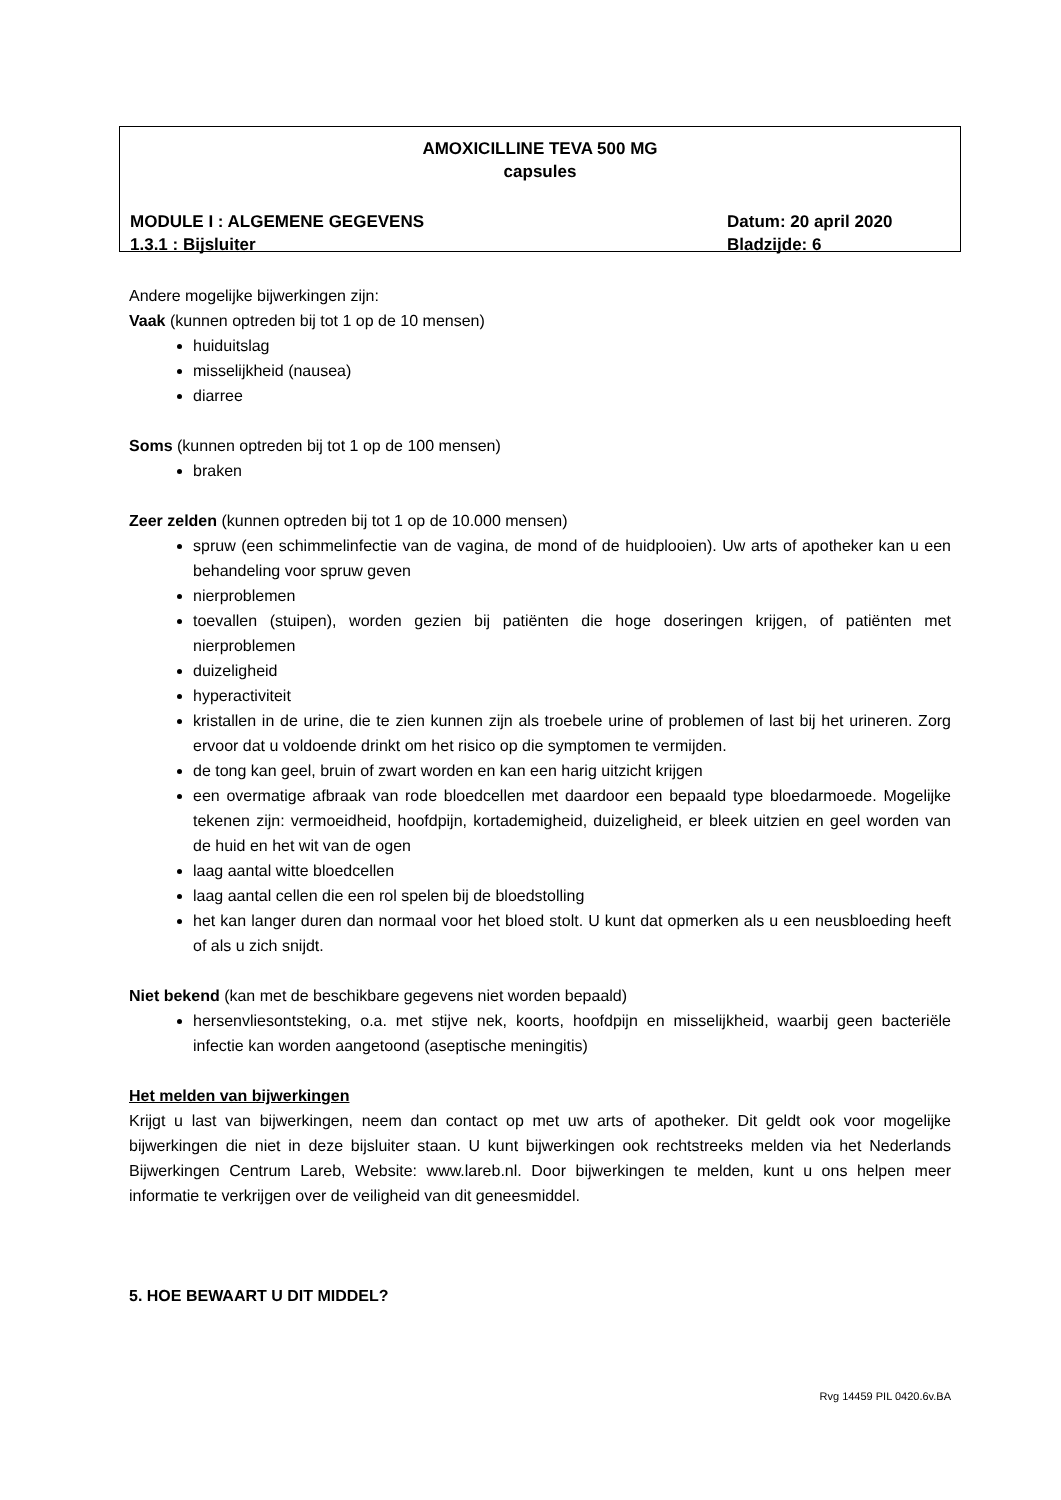AMOXICILLINE TEVA 500 MG
capsules
MODULE I : ALGEMENE GEGEVENS Datum: 20 april 2020
1.3.1 : Bijsluiter Bladzijde: 6
Andere mogelijke bijwerkingen zijn:
Vaak (kunnen optreden bij tot 1 op de 10 mensen)
huiduitslag
misselijkheid (nausea)
diarree
Soms (kunnen optreden bij tot 1 op de 100 mensen)
braken
Zeer zelden (kunnen optreden bij tot 1 op de 10.000 mensen)
spruw (een schimmelinfectie van de vagina, de mond of de huidplooien). Uw arts of apotheker kan u een behandeling voor spruw geven
nierproblemen
toevallen (stuipen), worden gezien bij patiënten die hoge doseringen krijgen, of patiënten met nierproblemen
duizeligheid
hyperactiviteit
kristallen in de urine, die te zien kunnen zijn als troebele urine of problemen of last bij het urineren. Zorg ervoor dat u voldoende drinkt om het risico op die symptomen te vermijden.
de tong kan geel, bruin of zwart worden en kan een harig uitzicht krijgen
een overmatige afbraak van rode bloedcellen met daardoor een bepaald type bloedarmoede. Mogelijke tekenen zijn: vermoeidheid, hoofdpijn, kortademigheid, duizeligheid, er bleek uitzien en geel worden van de huid en het wit van de ogen
laag aantal witte bloedcellen
laag aantal cellen die een rol spelen bij de bloedstolling
het kan langer duren dan normaal voor het bloed stolt. U kunt dat opmerken als u een neusbloeding heeft of als u zich snijdt.
Niet bekend (kan met de beschikbare gegevens niet worden bepaald)
hersenvliesontsteking, o.a. met stijve nek, koorts, hoofdpijn en misselijkheid, waarbij geen bacteriële infectie kan worden aangetoond (aseptische meningitis)
Het melden van bijwerkingen
Krijgt u last van bijwerkingen, neem dan contact op met uw arts of apotheker. Dit geldt ook voor mogelijke bijwerkingen die niet in deze bijsluiter staan. U kunt bijwerkingen ook rechtstreeks melden via het Nederlands Bijwerkingen Centrum Lareb, Website: www.lareb.nl. Door bijwerkingen te melden, kunt u ons helpen meer informatie te verkrijgen over de veiligheid van dit geneesmiddel.
5. HOE BEWAART U DIT MIDDEL?
Rvg 14459 PIL 0420.6v.BA